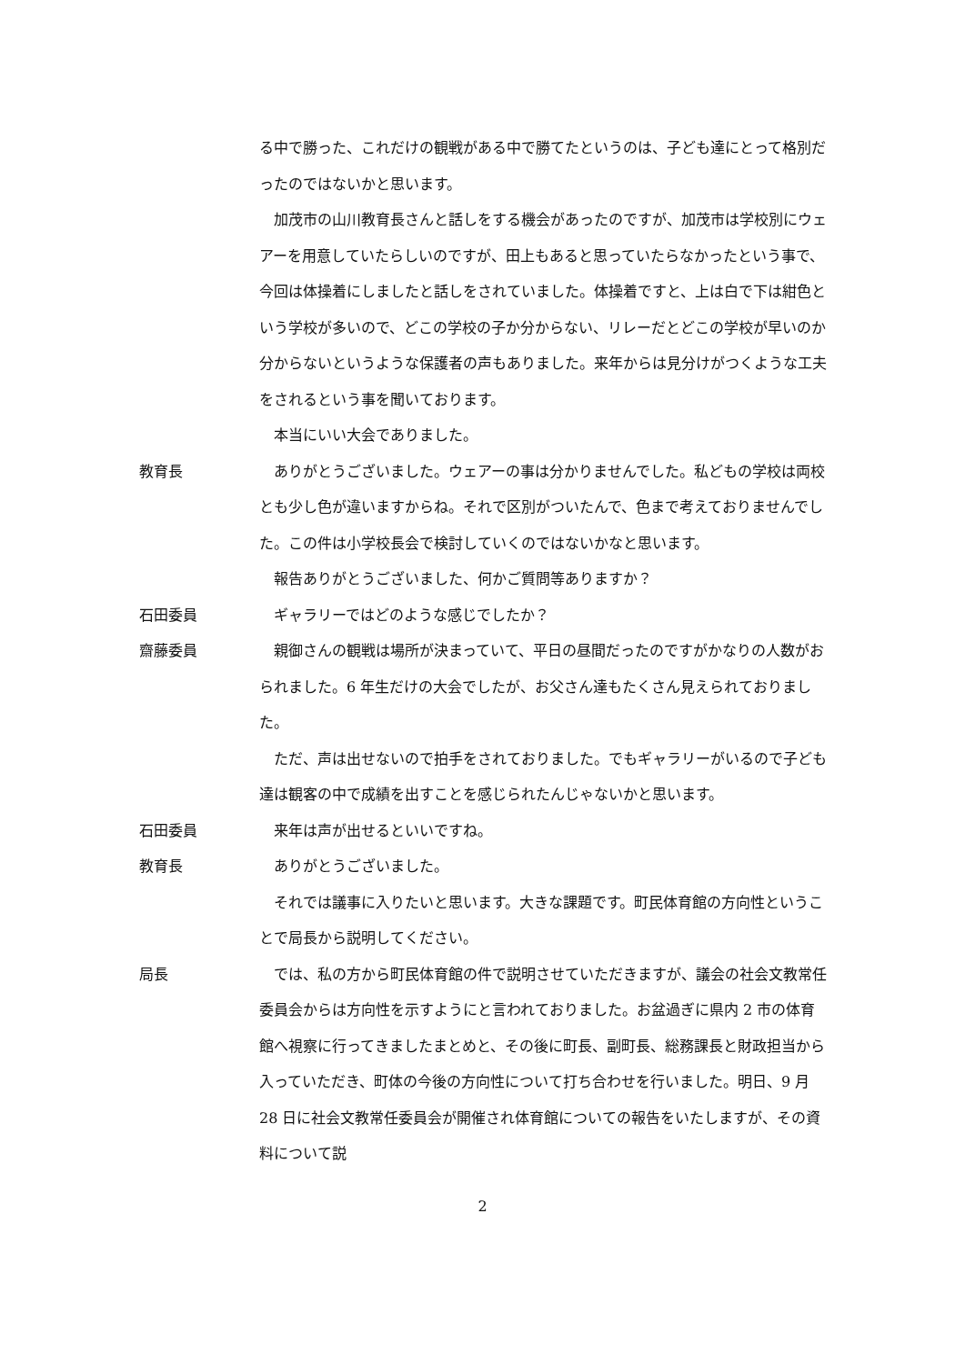る中で勝った、これだけの観戦がある中で勝てたというのは、子ども達にとって格別だったのではないかと思います。
　加茂市の山川教育長さんと話しをする機会があったのですが、加茂市は学校別にウェアーを用意していたらしいのですが、田上もあると思っていたらなかったという事で、今回は体操着にしましたと話しをされていました。体操着ですと、上は白で下は紺色という学校が多いので、どこの学校の子か分からない、リレーだとどこの学校が早いのか分からないというような保護者の声もありました。来年からは見分けがつくような工夫をされるという事を聞いております。
　本当にいい大会でありました。
教育長 　ありがとうございました。ウェアーの事は分かりませんでした。私どもの学校は両校とも少し色が違いますからね。それで区別がついたんで、色まで考えておりませんでした。この件は小学校長会で検討していくのではないかなと思います。
　報告ありがとうございました、何かご質問等ありますか？
石田委員 　ギャラリーではどのような感じでしたか？
齋藤委員 　親御さんの観戦は場所が決まっていて、平日の昼間だったのですがかなりの人数がおられました。6 年生だけの大会でしたが、お父さん達もたくさん見えられておりました。
　ただ、声は出せないので拍手をされておりました。でもギャラリーがいるので子ども達は観客の中で成績を出すことを感じられたんじゃないかと思います。
石田委員 　来年は声が出せるといいですね。
教育長 　ありがとうございました。
　それでは議事に入りたいと思います。大きな課題です。町民体育館の方向性ということで局長から説明してください。
局長 　では、私の方から町民体育館の件で説明させていただきますが、議会の社会文教常任委員会からは方向性を示すようにと言われておりました。お盆過ぎに県内 2 市の体育館へ視察に行ってきましたまとめと、その後に町長、副町長、総務課長と財政担当から入っていただき、町体の今後の方向性について打ち合わせを行いました。明日、9 月 28 日に社会文教常任委員会が開催され体育館についての報告をいたしますが、その資料について説
2